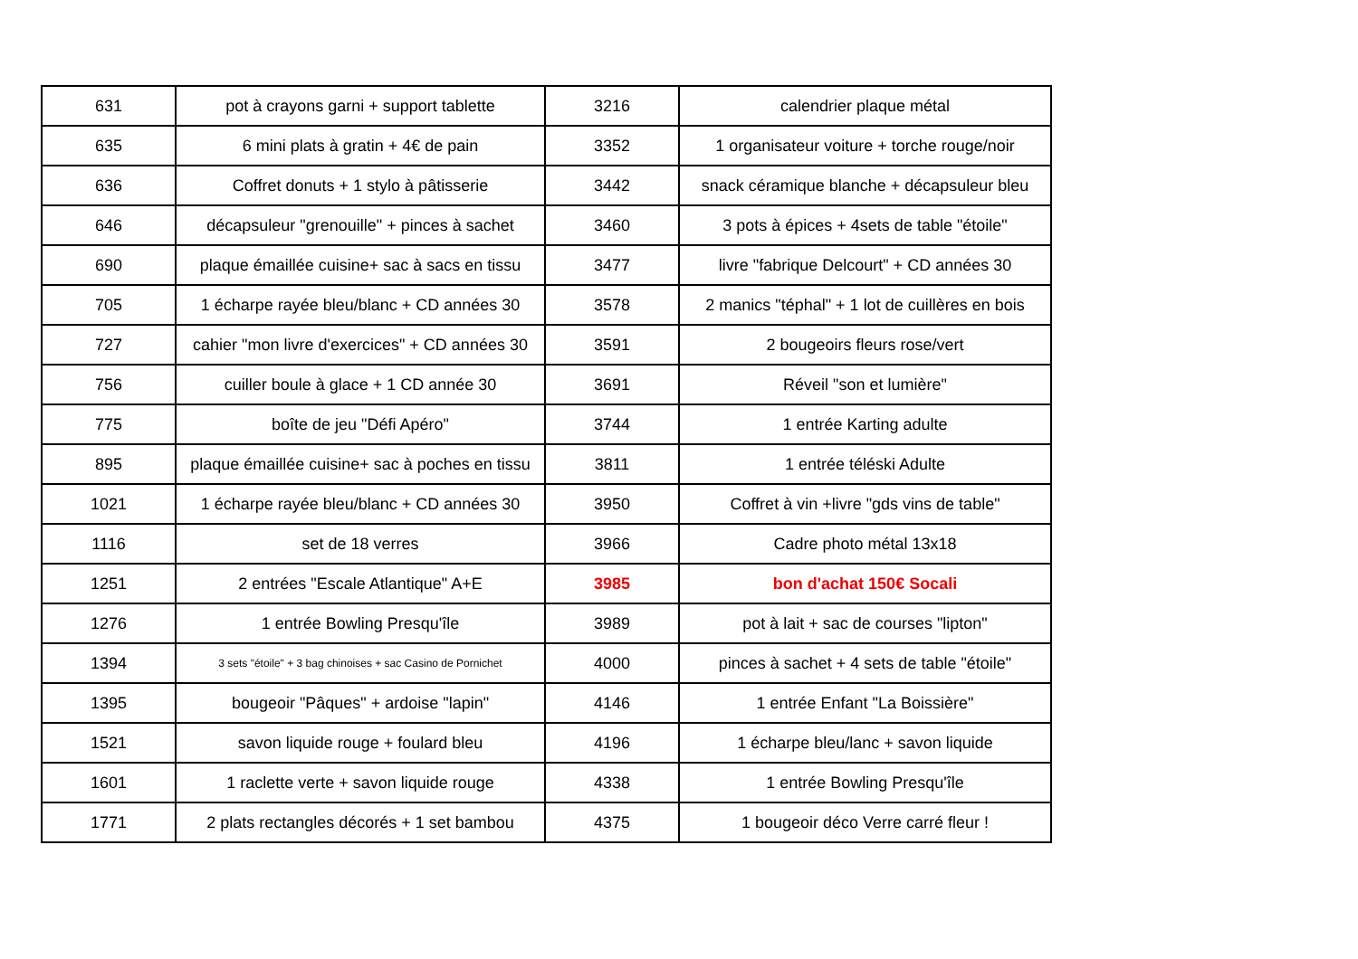| 631 | pot à crayons garni + support tablette | 3216 | calendrier plaque métal |
| 635 | 6 mini plats à gratin + 4€ de pain | 3352 | 1 organisateur voiture + torche rouge/noir |
| 636 | Coffret donuts + 1 stylo à pâtisserie | 3442 | snack céramique blanche + décapsuleur bleu |
| 646 | décapsuleur "grenouille" + pinces à sachet | 3460 | 3 pots à épices + 4sets de table "étoile" |
| 690 | plaque émaillée cuisine+ sac à sacs en tissu | 3477 | livre "fabrique Delcourt" + CD années 30 |
| 705 | 1 écharpe rayée bleu/blanc + CD années 30 | 3578 | 2 manics "téphal" + 1 lot de cuillères en bois |
| 727 | cahier "mon livre d'exercices" + CD années 30 | 3591 | 2 bougeoirs fleurs rose/vert |
| 756 | cuiller boule à glace + 1 CD année 30 | 3691 | Réveil "son et lumière" |
| 775 | boîte de jeu "Défi Apéro" | 3744 | 1 entrée Karting adulte |
| 895 | plaque émaillée cuisine+ sac à poches en tissu | 3811 | 1 entrée téléski Adulte |
| 1021 | 1 écharpe rayée bleu/blanc + CD années 30 | 3950 | Coffret à vin +livre "gds vins de table" |
| 1116 | set de 18 verres | 3966 | Cadre photo métal 13x18 |
| 1251 | 2 entrées "Escale Atlantique" A+E | 3985 | bon d'achat 150€ Socali |
| 1276 | 1 entrée Bowling Presqu'île | 3989 | pot à lait + sac de courses "lipton" |
| 1394 | 3 sets "étoile" + 3 bag chinoises + sac Casino de Pornichet | 4000 | pinces à sachet + 4 sets de table "étoile" |
| 1395 | bougeoir "Pâques" + ardoise "lapin" | 4146 | 1 entrée Enfant "La Boissière" |
| 1521 | savon liquide rouge + foulard bleu | 4196 | 1 écharpe bleu/lanc + savon liquide |
| 1601 | 1 raclette verte + savon liquide rouge | 4338 | 1 entrée Bowling Presqu'île |
| 1771 | 2 plats rectangles décorés + 1 set bambou | 4375 | 1 bougeoir déco Verre carré fleur ! |